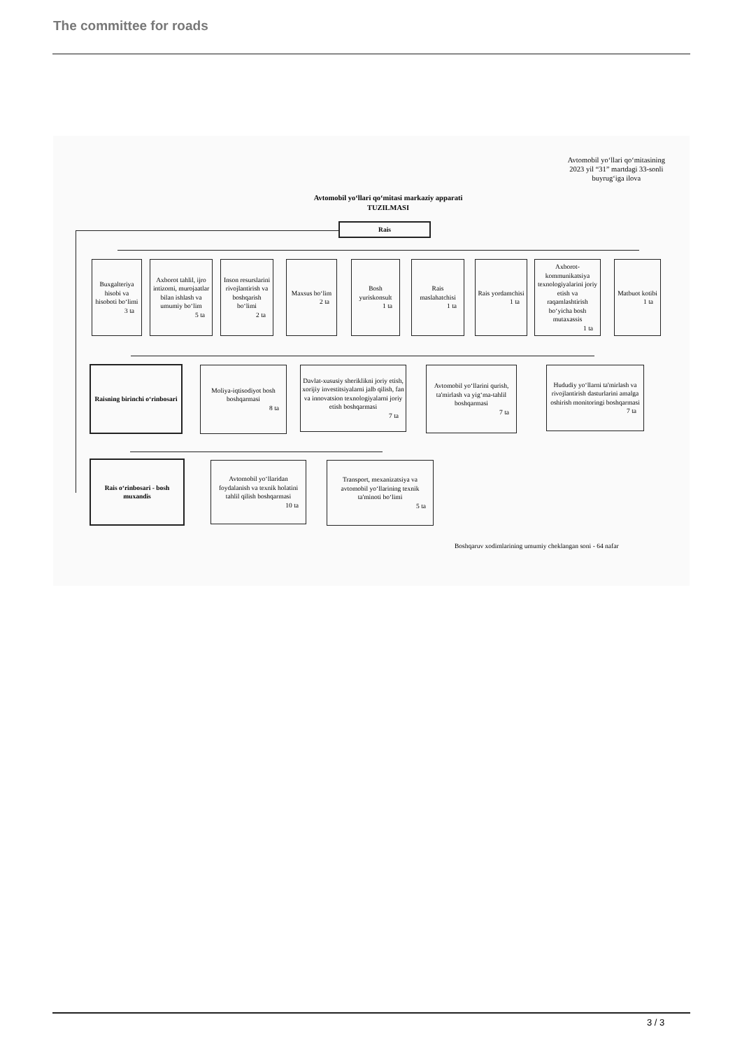The committee for roads
Avtomobil yo‘llari qo‘mitasining
2023 yil “31” martdagi 33-sonli
buyrug‘iga ilova
Avtomobil yo‘llari qo‘mitasi markaziy apparati
TUZILMASI
Rais
Buxgalteriya hisobi va hisoboti bo‘limi
3 ta
Axborot tahlil, ijro intizomi, murojaatlar bilan ishlash va umumiy bo‘lim
5 ta
Inson resurslarini rivojlantirish va boshqarish bo‘limi
2 ta
Maxsus bo‘lim
2 ta
Bosh yuriskonsult
1 ta
Rais maslahatchisi
1 ta
Rais yordamchisi
1 ta
Axborot-kommunikatsiya texnologiyalarini joriy etish va raqamlashtirish bo‘yicha bosh mutaxassis
1 ta
Matbuot kotibi
1 ta
Raisning birinchi o‘rinbosari
Moliya-iqtisodiyot bosh boshqarmasi
8 ta
Davlat-xususiy sheriklikni joriy etish, xorijiy investitsiyalarni jalb qilish, fan va innovatsion texnologiyalarni joriy etish boshqarmasi
7 ta
Avtomobil yo‘llarini qurish, ta'mirlash va yig‘ma-tahlil boshqarmasi
7 ta
Hududiy yo‘llarni ta'mirlash va rivojlantirish dasturlarini amalga oshirish monitoringi boshqarmasi
7 ta
Rais o‘rinbosari - bosh muxandis
Avtomobil yo‘llaridan foydalanish va texnik holatini tahlil qilish boshqarmasi
10 ta
Transport, mexanizatsiya va avtomobil yo‘llarining texnik ta'minoti bo‘limi
5 ta
Boshqaruv xodimlarining umumiy cheklangan soni - 64 nafar
3 / 3